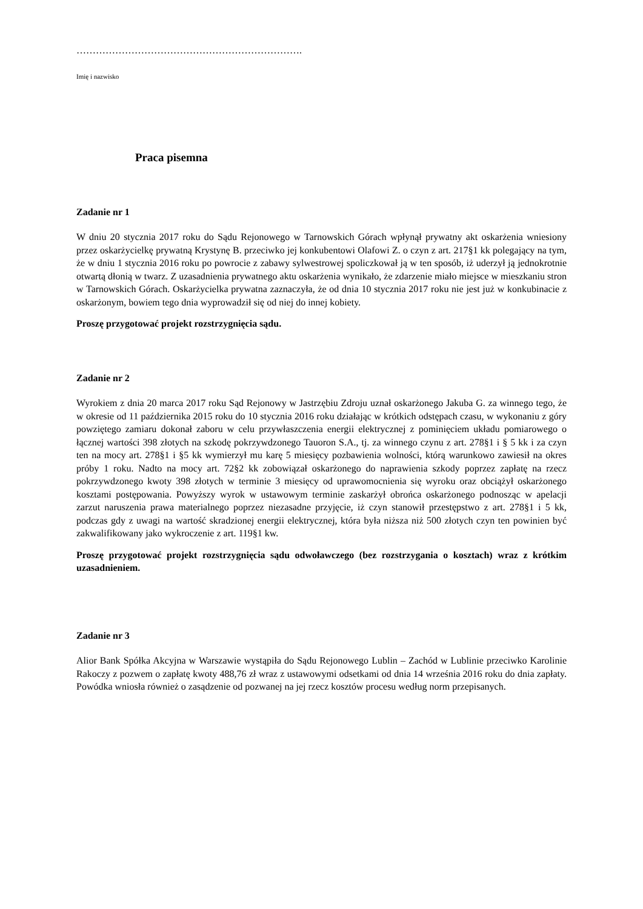…………………………………………………………….
Imię i nazwisko
Praca pisemna
Zadanie nr 1
W dniu 20 stycznia 2017 roku do Sądu Rejonowego w Tarnowskich Górach wpłynął prywatny akt oskarżenia wniesiony przez oskarżycielkę prywatną Krystynę B. przeciwko jej konkubentowi Olafowi Z. o czyn z art. 217§1 kk polegający na tym, że w dniu 1 stycznia 2016 roku po powrocie z zabawy sylwestrowej spoliczkował ją w ten sposób, iż uderzył ją jednokrotnie otwartą dłonią w twarz. Z uzasadnienia prywatnego aktu oskarżenia wynikało, że zdarzenie miało miejsce w mieszkaniu stron w Tarnowskich Górach. Oskarżycielka prywatna zaznaczyła, że od dnia 10 stycznia 2017 roku nie jest już w konkubinacie z oskarżonym, bowiem tego dnia wyprowadził się od niej do innej kobiety.
Proszę przygotować projekt rozstrzygnięcia sądu.
Zadanie nr 2
Wyrokiem z dnia 20 marca 2017 roku Sąd Rejonowy w Jastrzębiu Zdroju uznał oskarżonego Jakuba G. za winnego tego, że w okresie od 11 października 2015 roku do 10 stycznia 2016 roku działając w krótkich odstępach czasu, w wykonaniu z góry powziętego zamiaru dokonał zaboru w celu przywłaszczenia energii elektrycznej z pominięciem układu pomiarowego o łącznej wartości 398 złotych na szkodę pokrzywdzonego Tauoron S.A., tj. za winnego czynu z art. 278§1 i § 5 kk i za czyn ten na mocy art. 278§1 i §5 kk wymierzył mu karę 5 miesięcy pozbawienia wolności, którą warunkowo zawiesił na okres próby 1 roku. Nadto na mocy art. 72§2 kk zobowiązał oskarżonego do naprawienia szkody poprzez zapłatę na rzecz pokrzywdzonego kwoty 398 złotych w terminie 3 miesięcy od uprawomocnienia się wyroku oraz obciążył oskarżonego kosztami postępowania. Powyższy wyrok w ustawowym terminie zaskarżył obrońca oskarżonego podnosząc w apelacji zarzut naruszenia prawa materialnego poprzez niezasadne przyjęcie, iż czyn stanowił przestępstwo z art. 278§1 i 5 kk, podczas gdy z uwagi na wartość skradzionej energii elektrycznej, która była niższa niż 500 złotych czyn ten powinien być zakwalifikowany jako wykroczenie z art. 119§1 kw.
Proszę przygotować projekt rozstrzygnięcia sądu odwoławczego (bez rozstrzygania o kosztach) wraz z krótkim uzasadnieniem.
Zadanie nr 3
Alior Bank Spółka Akcyjna w Warszawie wystąpiła do Sądu Rejonowego Lublin – Zachód w Lublinie przeciwko Karolinie Rakoczy z pozwem o zapłatę kwoty 488,76 zł wraz z ustawowymi odsetkami od dnia 14 września 2016 roku do dnia zapłaty. Powódka wniosła również o zasądzenie od pozwanej na jej rzecz kosztów procesu według norm przepisanych.